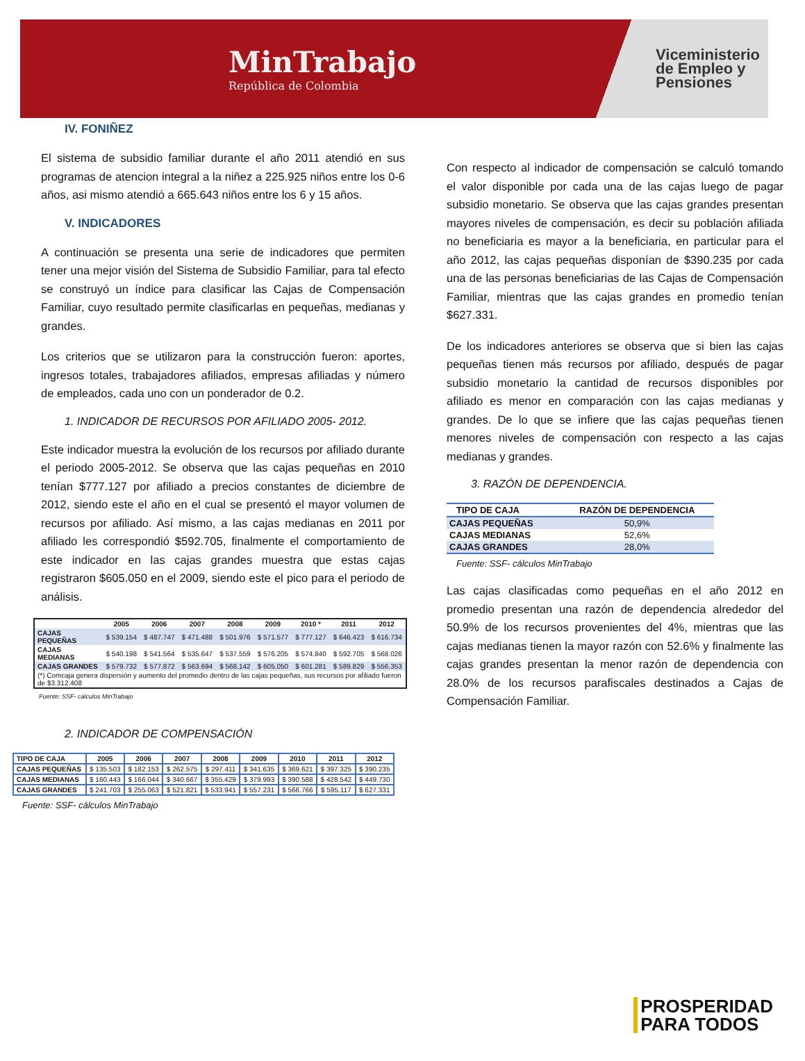MinTrabajo
República de Colombia
Viceministerio
de Empleo y
Pensiones
IV. FONIÑEZ
El sistema de subsidio familiar durante el año 2011 atendió en sus programas de atencion integral a la niñez a 225.925 niños entre los 0-6 años, asi mismo atendió a 665.643 niños entre los 6 y 15 años.
V. INDICADORES
A continuación se presenta una serie de indicadores que permiten tener una mejor visión del Sistema de Subsidio Familiar, para tal efecto se construyó un índice para clasificar las Cajas de Compensación Familiar, cuyo resultado permite clasificarlas en pequeñas, medianas y grandes.
Los criterios que se utilizaron para la construcción fueron: aportes, ingresos totales, trabajadores afiliados, empresas afiliadas y número de empleados, cada uno con un ponderador de 0.2.
1. INDICADOR DE RECURSOS POR AFILIADO 2005- 2012.
Este indicador muestra la evolución de los recursos por afiliado durante el periodo 2005-2012. Se observa que las cajas pequeñas en 2010 tenían $777.127 por afiliado a precios constantes de diciembre de 2012, siendo este el año en el cual se presentó el mayor volumen de recursos por afiliado. Así mismo, a las cajas medianas en 2011 por afiliado les correspondió $592.705, finalmente el comportamiento de este indicador en las cajas grandes muestra que estas cajas registraron $605.050 en el 2009, siendo este el pico para el periodo de análisis.
| | 2005 | 2006 | 2007 | 2008 | 2009 | 2010 * | 2011 | 2012 |
| --- | --- | --- | --- | --- | --- | --- | --- | --- |
| CAJAS PEQUEÑAS | $ 539.154 | $ 487.747 | $ 471.488 | $ 501.976 | $ 571.577 | $ 777.127 | $ 646.423 | $ 616.734 |
| CAJAS MEDIANAS | $ 540.198 | $ 541.564 | $ 535.647 | $ 537.559 | $ 576.205 | $ 574.840 | $ 592.705 | $ 568.026 |
| CAJAS GRANDES | $ 579.732 | $ 577.872 | $ 563.694 | $ 568.142 | $ 605.050 | $ 601.281 | $ 589.829 | $ 556.353 |
| (*) Comcaja genera dispersión y aumento del promedio dentro de las cajas pequeñas, sus recursos por afiliado fueron de $3.312.408 | | | | | | | | |
Fuente: SSF- cálculos MinTrabajo
2. INDICADOR DE COMPENSACIÓN
| TIPO DE CAJA | 2005 | 2006 | 2007 | 2008 | 2009 | 2010 | 2011 | 2012 |
| --- | --- | --- | --- | --- | --- | --- | --- | --- |
| CAJAS PEQUEÑAS | $ 135.503 | $ 182.153 | $ 262.575 | $ 297.411 | $ 341.635 | $ 369.621 | $ 397.325 | $ 390.235 |
| CAJAS MEDIANAS | $ 160.443 | $ 166.044 | $ 340.667 | $ 355.429 | $ 379.993 | $ 390.588 | $ 428.542 | $ 449.730 |
| CAJAS GRANDES | $ 241.703 | $ 255.063 | $ 521.821 | $ 533.941 | $ 557.231 | $ 566.766 | $ 595.117 | $ 627.331 |
Fuente: SSF- cálculos MinTrabajo
Con respecto al indicador de compensación se calculó tomando el valor disponible por cada una de las cajas luego de pagar subsidio monetario. Se observa que las cajas grandes presentan mayores niveles de compensación, es decir su población afiliada no beneficiaria es mayor a la beneficiaria, en particular para el año 2012, las cajas pequeñas disponían de $390.235 por cada una de las personas beneficiarias de las Cajas de Compensación Familiar, mientras que las cajas grandes en promedio tenían $627.331.
De los indicadores anteriores se observa que si bien las cajas pequeñas tienen más recursos por afiliado, después de pagar subsidio monetario la cantidad de recursos disponibles por afiliado es menor en comparación con las cajas medianas y grandes. De lo que se infiere que las cajas pequeñas tienen menores niveles de compensación con respecto a las cajas medianas y grandes.
3. RAZÓN DE DEPENDENCIA.
| TIPO DE CAJA | RAZÓN DE DEPENDENCIA |
| --- | --- |
| CAJAS PEQUEÑAS | 50,9% |
| CAJAS MEDIANAS | 52,6% |
| CAJAS GRANDES | 28,0% |
Fuente: SSF- cálculos MinTrabajo
Las cajas clasificadas como pequeñas en el año 2012 en promedio presentan una razón de dependencia alrededor del 50.9% de los recursos provenientes del 4%, mientras que las cajas medianas tienen la mayor razón con 52.6% y finalmente las cajas grandes presentan la menor razón de dependencia con 28.0% de los recursos parafiscales destinados a Cajas de Compensación Familiar.
PROSPERIDAD
PARA TODOS